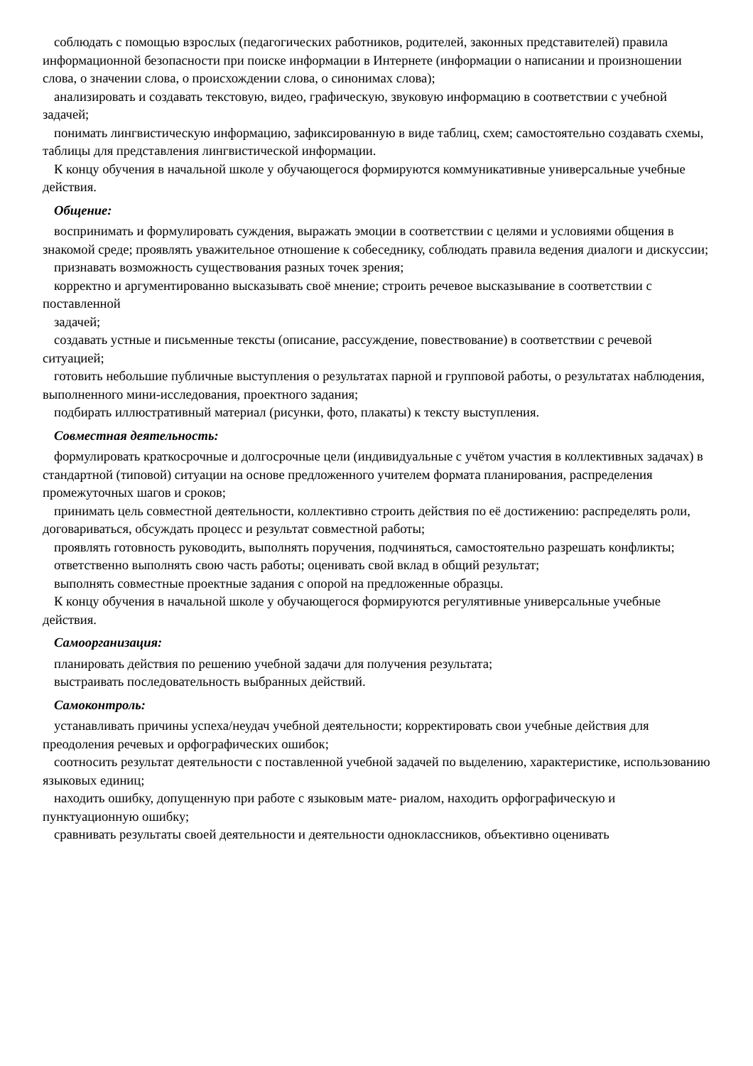соблюдать с помощью взрослых (педагогических работников, родителей, законных представителей) правила информационной безопасности при поиске информации в Интернете (информации о написании и произношении слова, о значении слова, о происхождении слова, о синонимах слова);
анализировать и создавать текстовую, видео, графическую, звуковую информацию в соответствии с учебной задачей;
понимать лингвистическую информацию, зафиксированную в виде таблиц, схем; самостоятельно создавать схемы, таблицы для представления лингвистической информации.
К концу обучения в начальной школе у обучающегося формируются коммуникативные универсальные учебные действия.
Общение:
воспринимать и формулировать суждения, выражать эмоции в соответствии с целями и условиями общения в знакомой среде; проявлять уважительное отношение к собеседнику, соблюдать правила ведения диалоги и дискуссии;
признавать возможность существования разных точек зрения;
корректно и аргументированно высказывать своё мнение; строить речевое высказывание в соответствии с поставленной
задачей;
создавать устные и письменные тексты (описание, рассуждение, повествование) в соответствии с речевой ситуацией;
готовить небольшие публичные выступления о результатах парной и групповой работы, о результатах наблюдения, выполненного мини-исследования, проектного задания;
подбирать иллюстративный материал (рисунки, фото, плакаты) к тексту выступления.
Совместная деятельность:
формулировать краткосрочные и долгосрочные цели (индивидуальные с учётом участия в коллективных задачах) в стандартной (типовой) ситуации на основе предложенного учителем формата планирования, распределения промежуточных шагов и сроков;
принимать цель совместной деятельности, коллективно строить действия по её достижению: распределять роли, договариваться, обсуждать процесс и результат совместной работы;
проявлять готовность руководить, выполнять поручения, подчиняться, самостоятельно разрешать конфликты;
ответственно выполнять свою часть работы; оценивать свой вклад в общий результат;
выполнять совместные проектные задания с опорой на предложенные образцы.
К концу обучения в начальной школе у обучающегося формируются регулятивные универсальные учебные действия.
Самоорганизация:
планировать действия по решению учебной задачи для получения результата;
выстраивать последовательность выбранных действий.
Самоконтроль:
устанавливать причины успеха/неудач учебной деятельности; корректировать свои учебные действия для преодоления речевых и орфографических ошибок;
соотносить результат деятельности с поставленной учебной задачей по выделению, характеристике, использованию языковых единиц;
находить ошибку, допущенную при работе с языковым мате- риалом, находить орфографическую и пунктуационную ошибку;
сравнивать результаты своей деятельности и деятельности одноклассников, объективно оценивать